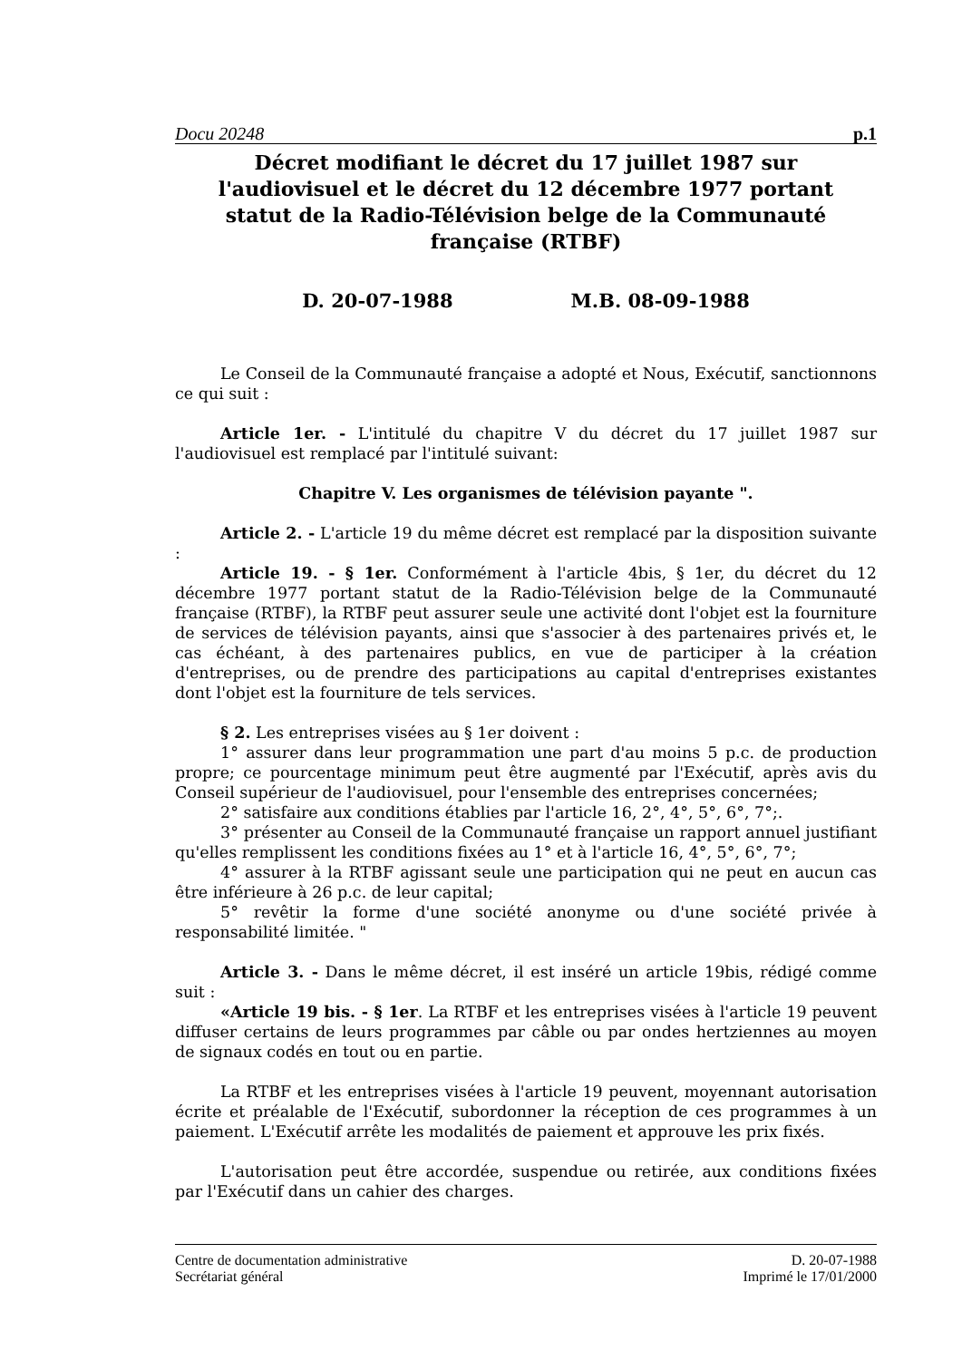Docu 20248 p.1
Décret modifiant le décret du 17 juillet 1987 sur l'audiovisuel et le décret du 12 décembre 1977 portant statut de la Radio-Télévision belge de la Communauté française (RTBF)
D. 20-07-1988 M.B. 08-09-1988
Le Conseil de la Communauté française a adopté et Nous, Exécutif, sanctionnons ce qui suit :
Article 1er. - L'intitulé du chapitre V du décret du 17 juillet 1987 sur l'audiovisuel est remplacé par l'intitulé suivant:
Chapitre V. Les organismes de télévision payante ".
Article 2. - L'article 19 du même décret est remplacé par la disposition suivante :
Article 19. - § 1er. Conformément à l'article 4bis, § 1er, du décret du 12 décembre 1977 portant statut de la Radio-Télévision belge de la Communauté française (RTBF), la RTBF peut assurer seule une activité dont l'objet est la fourniture de services de télévision payants, ainsi que s'associer à des partenaires privés et, le cas échéant, à des partenaires publics, en vue de participer à la création d'entreprises, ou de prendre des participations au capital d'entreprises existantes dont l'objet est la fourniture de tels services.
§ 2. Les entreprises visées au § 1er doivent :
1° assurer dans leur programmation une part d'au moins 5 p.c. de production propre; ce pourcentage minimum peut être augmenté par l'Exécutif, après avis du Conseil supérieur de l'audiovisuel, pour l'ensemble des entreprises concernées;
2° satisfaire aux conditions établies par l'article 16, 2°, 4°, 5°, 6°, 7°;.
3° présenter au Conseil de la Communauté française un rapport annuel justifiant qu'elles remplissent les conditions fixées au 1° et à l'article 16, 4°, 5°, 6°, 7°;
4° assurer à la RTBF agissant seule une participation qui ne peut en aucun cas être inférieure à 26 p.c. de leur capital;
5° revêtir la forme d'une société anonyme ou d'une société privée à responsabilité limitée. "
Article 3. - Dans le même décret, il est inséré un article 19bis, rédigé comme suit :
«Article 19 bis. - § 1er. La RTBF et les entreprises visées à l'article 19 peuvent diffuser certains de leurs programmes par câble ou par ondes hertziennes au moyen de signaux codés en tout ou en partie.
La RTBF et les entreprises visées à l'article 19 peuvent, moyennant autorisation écrite et préalable de l'Exécutif, subordonner la réception de ces programmes à un paiement. L'Exécutif arrête les modalités de paiement et approuve les prix fixés.
L'autorisation peut être accordée, suspendue ou retirée, aux conditions fixées par l'Exécutif dans un cahier des charges.
Centre de documentation administrative
Secrétariat général
D. 20-07-1988
Imprimé le 17/01/2000